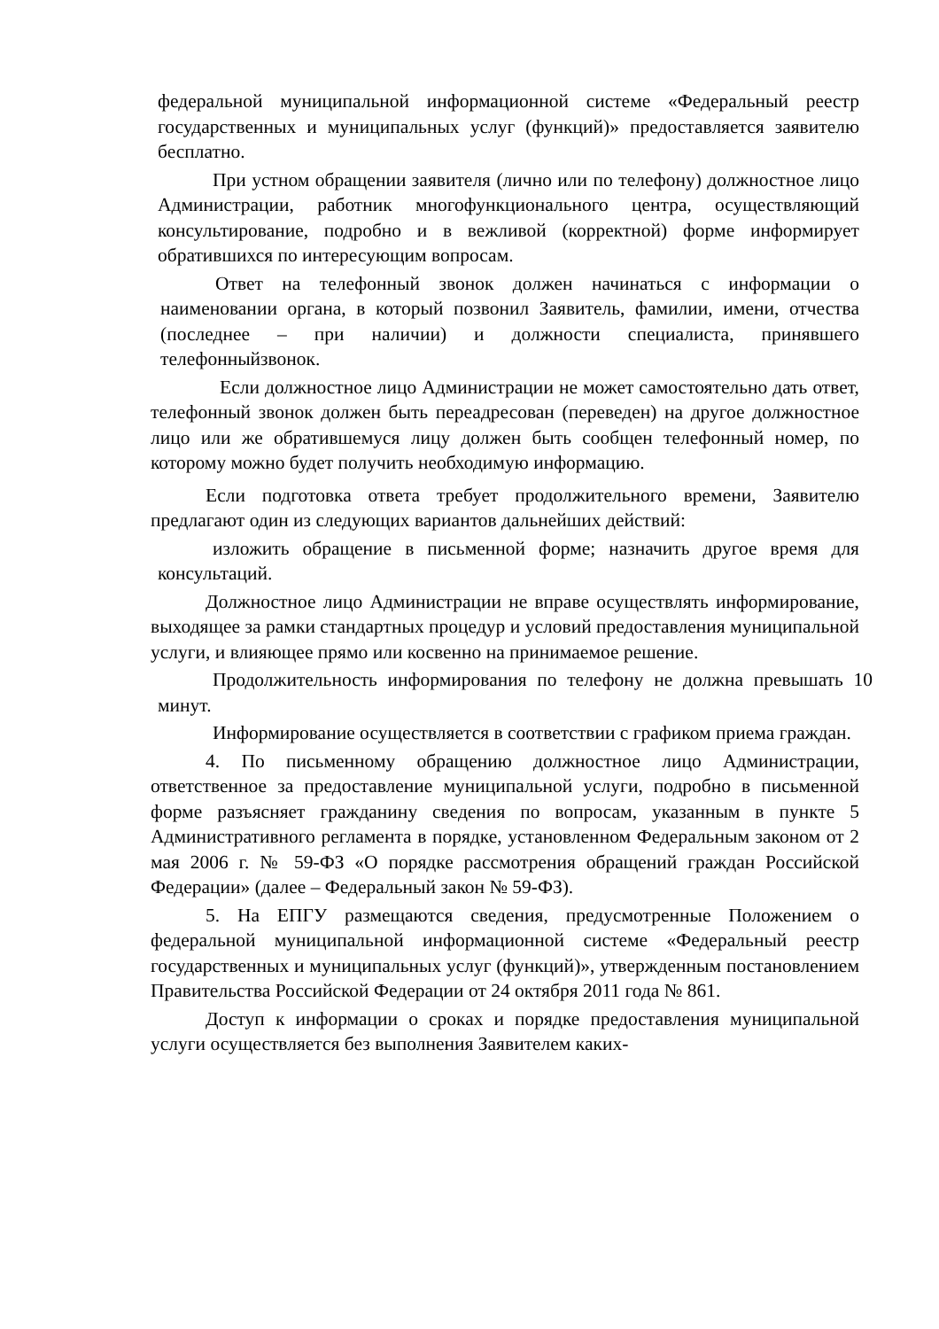федеральной муниципальной информационной системе «Федеральный реестр государственных и муниципальных услуг (функций)» предоставляется заявителю бесплатно.
При устном обращении заявителя (лично или по телефону) должностное лицо Администрации, работник многофункционального центра, осуществляющий консультирование, подробно и в вежливой (корректной) форме информирует обратившихся по интересующим вопросам.
Ответ на телефонный звонок должен начинаться с информации о наименовании органа, в который позвонил Заявитель, фамилии, имени, отчества (последнее – при наличии) и должности специалиста, принявшего телефонныйзвонок.
Если должностное лицо Администрации не может самостоятельно дать ответ, телефонный звонок должен быть переадресован (переведен) на другое должностное лицо или же обратившемуся лицу должен быть сообщен телефонный номер, по которому можно будет получить необходимую информацию.
Если подготовка ответа требует продолжительного времени, Заявителю предлагают один из следующих вариантов дальнейших действий:
изложить обращение в письменной форме; назначить другое время для консультаций.
Должностное лицо Администрации не вправе осуществлять информирование, выходящее за рамки стандартных процедур и условий предоставления муниципальной услуги, и влияющее прямо или косвенно на принимаемое решение.
Продолжительность информирования по телефону не должна превышать 10 минут.
Информирование осуществляется в соответствии с графиком приема граждан.
4. По письменному обращению должностное лицо Администрации, ответственное за предоставление муниципальной услуги, подробно в письменной форме разъясняет гражданину сведения по вопросам, указанным в пункте 5 Административного регламента в порядке, установленном Федеральным законом от 2 мая 2006 г. № 59-ФЗ «О порядке рассмотрения обращений граждан Российской Федерации» (далее – Федеральный закон № 59-ФЗ).
5. На ЕПГУ размещаются сведения, предусмотренные Положением о федеральной муниципальной информационной системе «Федеральный реестр государственных и муниципальных услуг (функций)», утвержденным постановлением Правительства Российской Федерации от 24 октября 2011 года № 861.
Доступ к информации о сроках и порядке предоставления муниципальной услуги осуществляется без выполнения Заявителем каких-